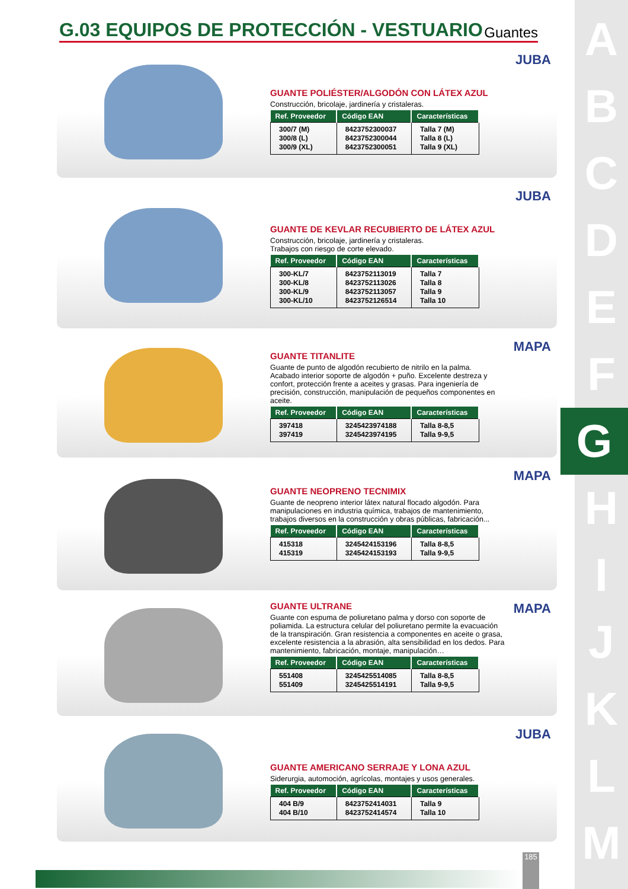A
B
C
D
E
F
G
H
I
J
K
L
M
G.03 EQUIPOS DE PROTECCIÓN - VESTUARIO
Guantes
GUANTE POLIÉSTER/ALGODÓN CON LÁTEX AZUL
Construcción, bricolaje, jardinería y cristaleras.
| Ref. Proveedor | Código EAN | Características |
| --- | --- | --- |
| 300/7 (M) 300/8 (L) 300/9 (XL) | 8423752300037 8423752300044 8423752300051 | Talla 7 (M) Talla 8 (L) Talla 9 (XL) |
JUBA
GUANTE DE KEVLAR RECUBIERTO DE LÁTEX AZUL
Construcción, bricolaje, jardinería y cristaleras.
Trabajos con riesgo de corte elevado.
| Ref. Proveedor | Código EAN | Características |
| --- | --- | --- |
| 300-KL/7 300-KL/8 300-KL/9 300-KL/10 | 8423752113019 8423752113026 8423752113057 8423752126514 | Talla 7 Talla 8 Talla 9 Talla 10 |
JUBA
GUANTE TITANLITE
Guante de punto de algodón recubierto de nitrilo en la palma. Acabado interior soporte de algodón + puño. Excelente destreza y confort, protección frente a aceites y grasas. Para ingeniería de precisión, construcción, manipulación de pequeños componentes en aceite.
| Ref. Proveedor | Código EAN | Características |
| --- | --- | --- |
| 397418 397419 | 3245423974188 3245423974195 | Talla 8-8,5 Talla 9-9,5 |
MAPA
GUANTE NEOPRENO TECNIMIX
Guante de neopreno interior látex natural flocado algodón. Para manipulaciones en industria química, trabajos de mantenimiento, trabajos diversos en la construcción y obras públicas, fabricación...
| Ref. Proveedor | Código EAN | Características |
| --- | --- | --- |
| 415318 415319 | 3245424153196 3245424153193 | Talla 8-8,5 Talla 9-9,5 |
MAPA
GUANTE ULTRANE
Guante con espuma de poliuretano palma y dorso con soporte de poliamida. La estructura celular del poliuretano permite la evacuación de la transpiración. Gran resistencia a componentes en aceite o grasa, excelente resistencia a la abrasión, alta sensibilidad en los dedos. Para mantenimiento, fabricación, montaje, manipulación…
| Ref. Proveedor | Código EAN | Características |
| --- | --- | --- |
| 551408 551409 | 3245425514085 3245425514191 | Talla 8-8,5 Talla 9-9,5 |
MAPA
GUANTE AMERICANO SERRAJE Y LONA AZUL
Siderurgia, automoción, agrícolas, montajes y usos generales.
| Ref. Proveedor | Código EAN | Características |
| --- | --- | --- |
| 404 B/9 404 B/10 | 8423752414031 8423752414574 | Talla 9 Talla 10 |
JUBA
185